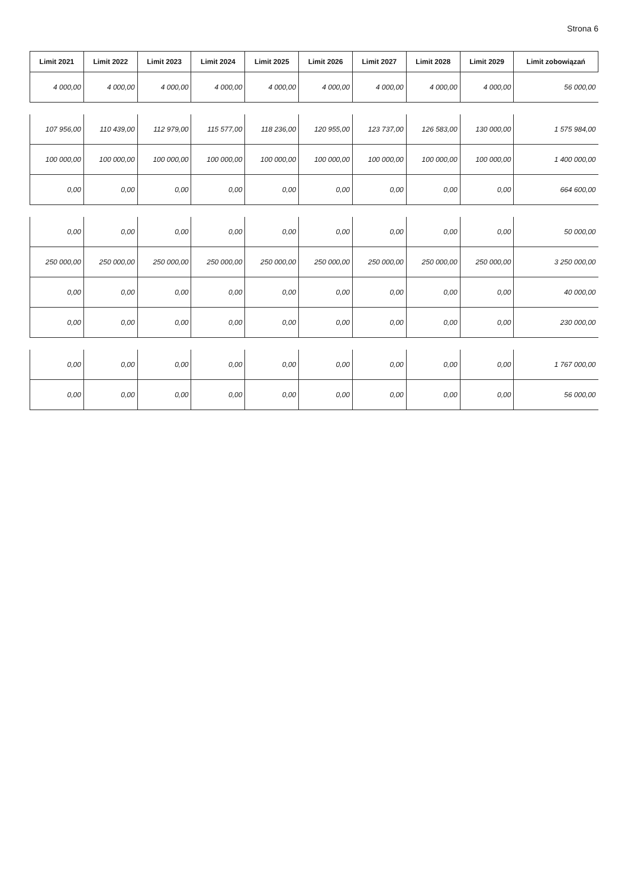Strona 6
| Limit 2021 | Limit 2022 | Limit 2023 | Limit 2024 | Limit 2025 | Limit 2026 | Limit 2027 | Limit 2028 | Limit 2029 | Limit zobowiązań |
| --- | --- | --- | --- | --- | --- | --- | --- | --- | --- |
| 4 000,00 | 4 000,00 | 4 000,00 | 4 000,00 | 4 000,00 | 4 000,00 | 4 000,00 | 4 000,00 | 4 000,00 | 56 000,00 |
| 107 956,00 | 110 439,00 | 112 979,00 | 115 577,00 | 118 236,00 | 120 955,00 | 123 737,00 | 126 583,00 | 130 000,00 | 1 575 984,00 |
| 100 000,00 | 100 000,00 | 100 000,00 | 100 000,00 | 100 000,00 | 100 000,00 | 100 000,00 | 100 000,00 | 100 000,00 | 1 400 000,00 |
| 0,00 | 0,00 | 0,00 | 0,00 | 0,00 | 0,00 | 0,00 | 0,00 | 0,00 | 664 600,00 |
| 0,00 | 0,00 | 0,00 | 0,00 | 0,00 | 0,00 | 0,00 | 0,00 | 0,00 | 50 000,00 |
| 250 000,00 | 250 000,00 | 250 000,00 | 250 000,00 | 250 000,00 | 250 000,00 | 250 000,00 | 250 000,00 | 250 000,00 | 3 250 000,00 |
| 0,00 | 0,00 | 0,00 | 0,00 | 0,00 | 0,00 | 0,00 | 0,00 | 0,00 | 40 000,00 |
| 0,00 | 0,00 | 0,00 | 0,00 | 0,00 | 0,00 | 0,00 | 0,00 | 0,00 | 230 000,00 |
| 0,00 | 0,00 | 0,00 | 0,00 | 0,00 | 0,00 | 0,00 | 0,00 | 0,00 | 1 767 000,00 |
| 0,00 | 0,00 | 0,00 | 0,00 | 0,00 | 0,00 | 0,00 | 0,00 | 0,00 | 56 000,00 |